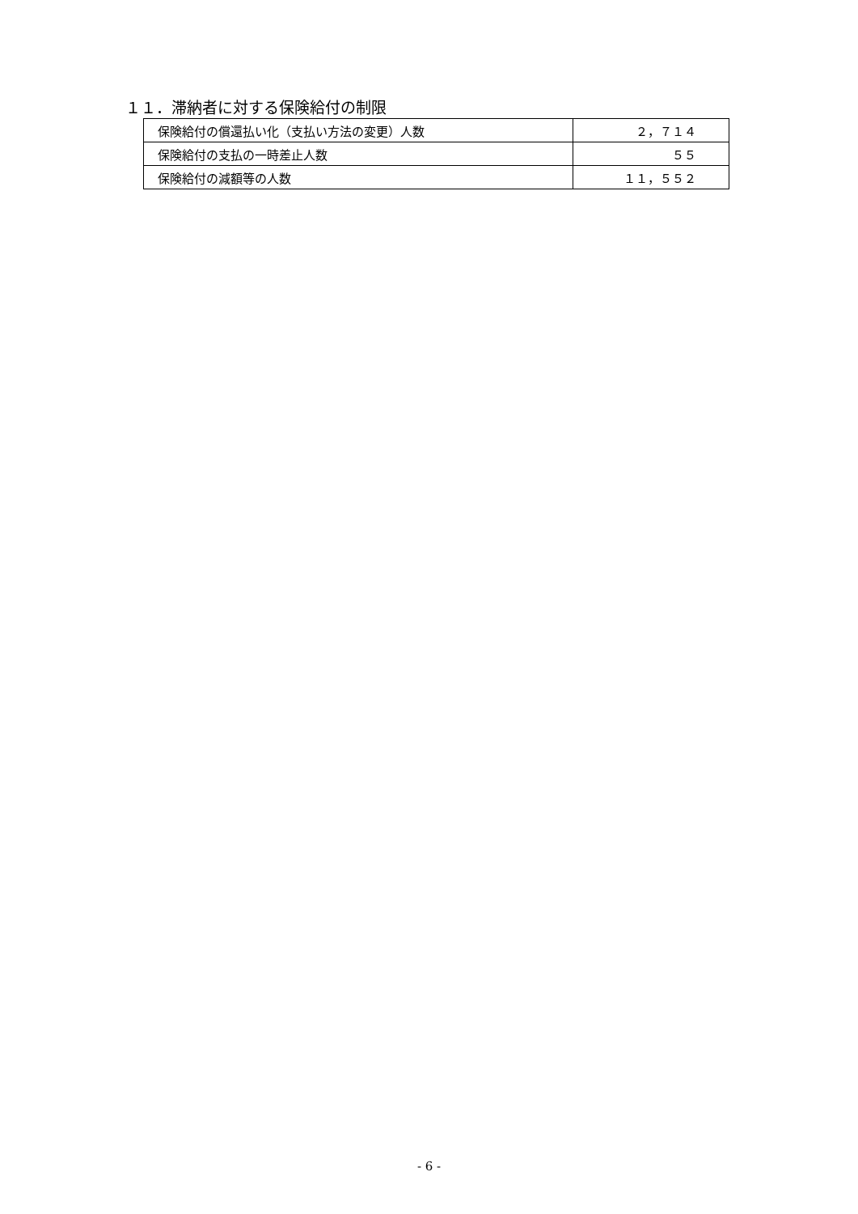１１．滞納者に対する保険給付の制限
| 保険給付の償還払い化（支払い方法の変更）人数 | ２，７１４ |
| 保険給付の支払の一時差止人数 | ５５ |
| 保険給付の減額等の人数 | １１，５５２ |
- 6 -